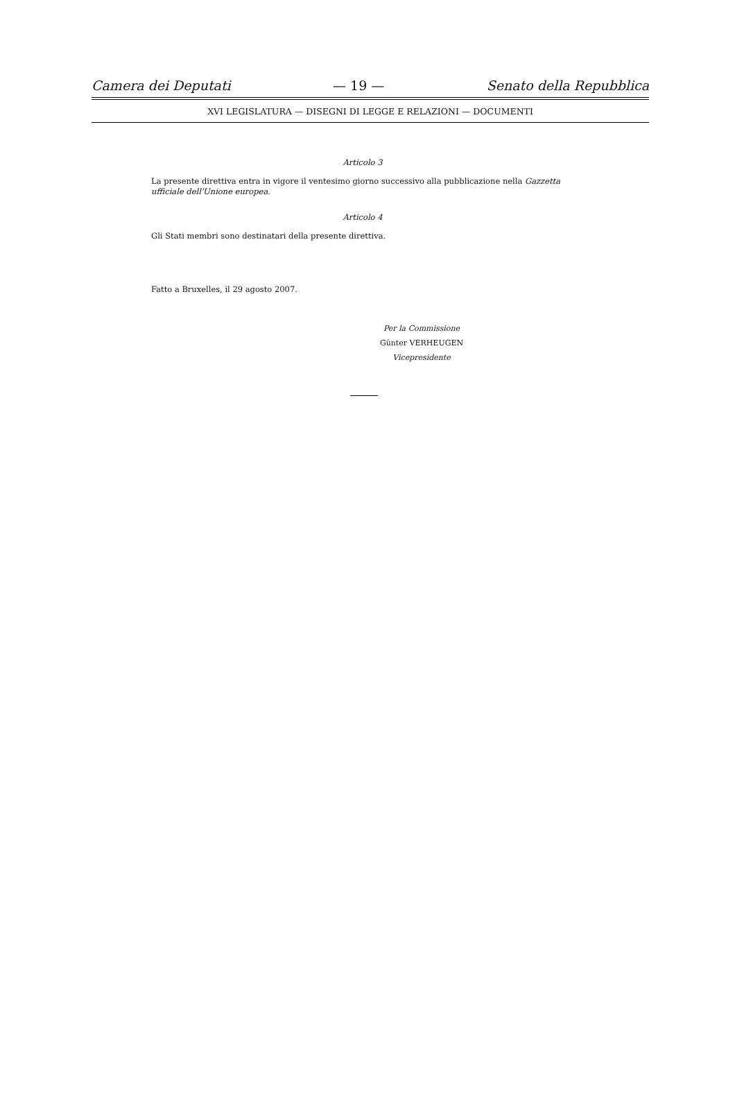Camera dei Deputati — 19 — Senato della Repubblica
XVI LEGISLATURA — DISEGNI DI LEGGE E RELAZIONI — DOCUMENTI
Articolo 3
La presente direttiva entra in vigore il ventesimo giorno successivo alla pubblicazione nella Gazzetta ufficiale dell'Unione europea.
Articolo 4
Gli Stati membri sono destinatari della presente direttiva.
Fatto a Bruxelles, il 29 agosto 2007.
Per la Commissione
Günter VERHEUGEN
Vicepresidente